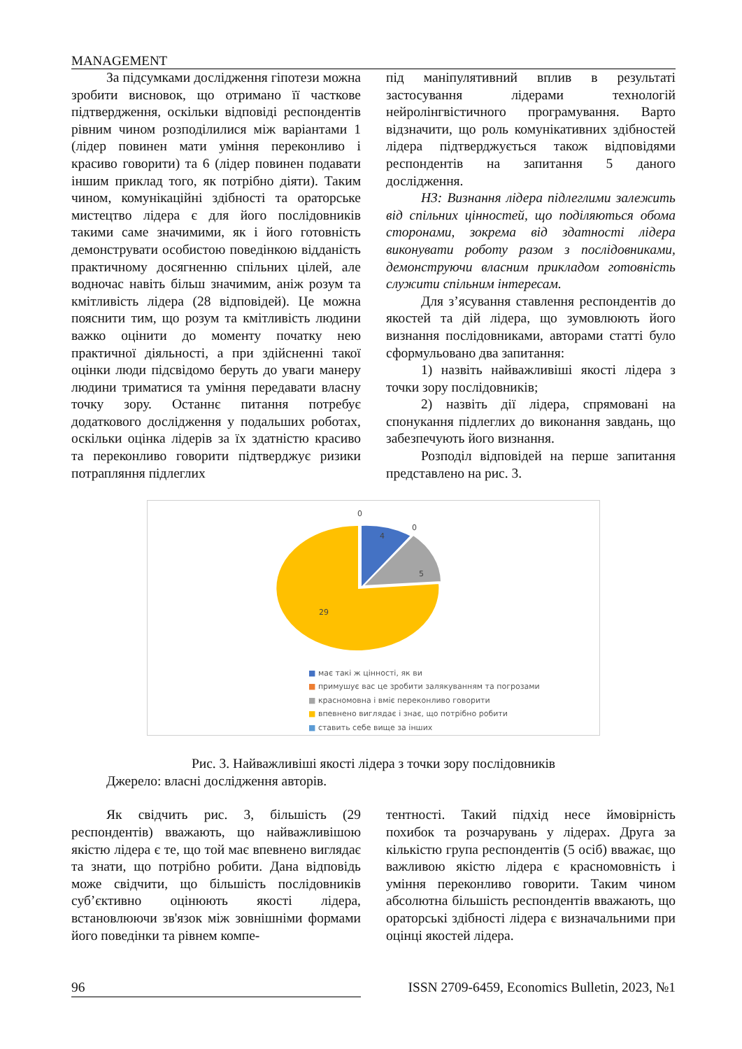MANAGEMENT
За підсумками дослідження гіпотези можна зробити висновок, що отримано її часткове підтвердження, оскільки відповіді респондентів рівним чином розподілилися між варіантами 1 (лідер повинен мати уміння переконливо і красиво говорити) та 6 (лідер повинен подавати іншим приклад того, як потрібно діяти). Таким чином, комунікаційні здібності та ораторське мистецтво лідера є для його послідовників такими саме значимими, як і його готовність демонструвати особистою поведінкою відданість практичному досягненню спільних цілей, але водночас навіть більш значимим, аніж розум та кмітливість лідера (28 відповідей). Це можна пояснити тим, що розум та кмітливість людини важко оцінити до моменту початку нею практичної діяльності, а при здійсненні такої оцінки люди підсвідомо беруть до уваги манеру людини триматися та уміння передавати власну точку зору. Останнє питання потребує додаткового дослідження у подальших роботах, оскільки оцінка лідерів за їх здатністю красиво та переконливо говорити підтверджує ризики потрапляння підлеглих
під маніпулятивний вплив в результаті застосування лідерами технологій нейролінгвістичного програмування. Варто відзначити, що роль комунікативних здібностей лідера підтверджується також відповідями респондентів на запитання 5 даного дослідження.
Н3: Визнання лідера підлеглими залежить від спільних цінностей, що поділяються обома сторонами, зокрема від здатності лідера виконувати роботу разом з послідовниками, демонструючи власним прикладом готовність служити спільним інтересам.
Для з’ясування ставлення респондентів до якостей та дій лідера, що зумовлюють його визнання послідовниками, авторами статті було сформульовано два запитання:
1) назвіть найважливіші якості лідера з точки зору послідовників;
2) назвіть дії лідера, спрямовані на спонукання підлеглих до виконання завдань, що забезпечують його визнання.
Розподіл відповідей на перше запитання представлено на рис. 3.
0
0
4
5
29
■ має такі ж цінності, як ви
■ примушує вас це зробити залякуванням та погрозами
■ красномовна і вміє переконливо говорити
■ впевнено виглядає і знає, що потрібно робити
■ ставить себе вище за інших
Рис. 3. Найважливіші якості лідера з точки зору послідовників
Джерело: власні дослідження авторів.
Як свідчить рис. 3, більшість (29 респондентів) вважають, що найважливішою якістю лідера є те, що той має впевнено виглядає та знати, що потрібно робити. Дана відповідь може свідчити, що більшість послідовників суб’єктивно оцінюють якості лідера, встановлюючи зв'язок між зовнішніми формами його поведінки та рівнем компе-
тентності. Такий підхід несе ймовірність похибок та розчарувань у лідерах. Друга за кількістю група респондентів (5 осіб) вважає, що важливою якістю лідера є красномовність і уміння переконливо говорити. Таким чином абсолютна більшість респондентів вважають, що ораторські здібності лідера є визначальними при оцінці якостей лідера.
96 ISSN 2709-6459, Economics Bulletin, 2023, №1